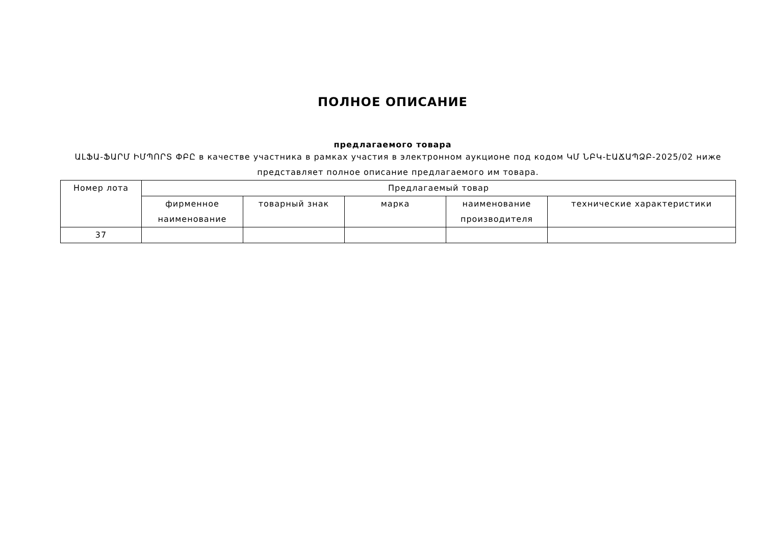ПОЛНОЕ ОПИСАНИЕ
предлагаемого товара
ԱԼՖԱ-ՖԱՐՄ ԻՄՊՈՐՏ ՓԲԸ в качестве участника в рамках участия в электронном аукционе под кодом ԿՄ ՆԲԿ-ԷԱՃԱՊՁԲ-2025/02 ниже представляет полное описание предлагаемого им товара.
| Номер лота | Предлагаемый товар | | | | |
| --- | --- | --- | --- | --- | --- |
| | фирменное наименование | товарный знак | марка | наименование производителя | технические характеристики |
| 37 | | | | | |